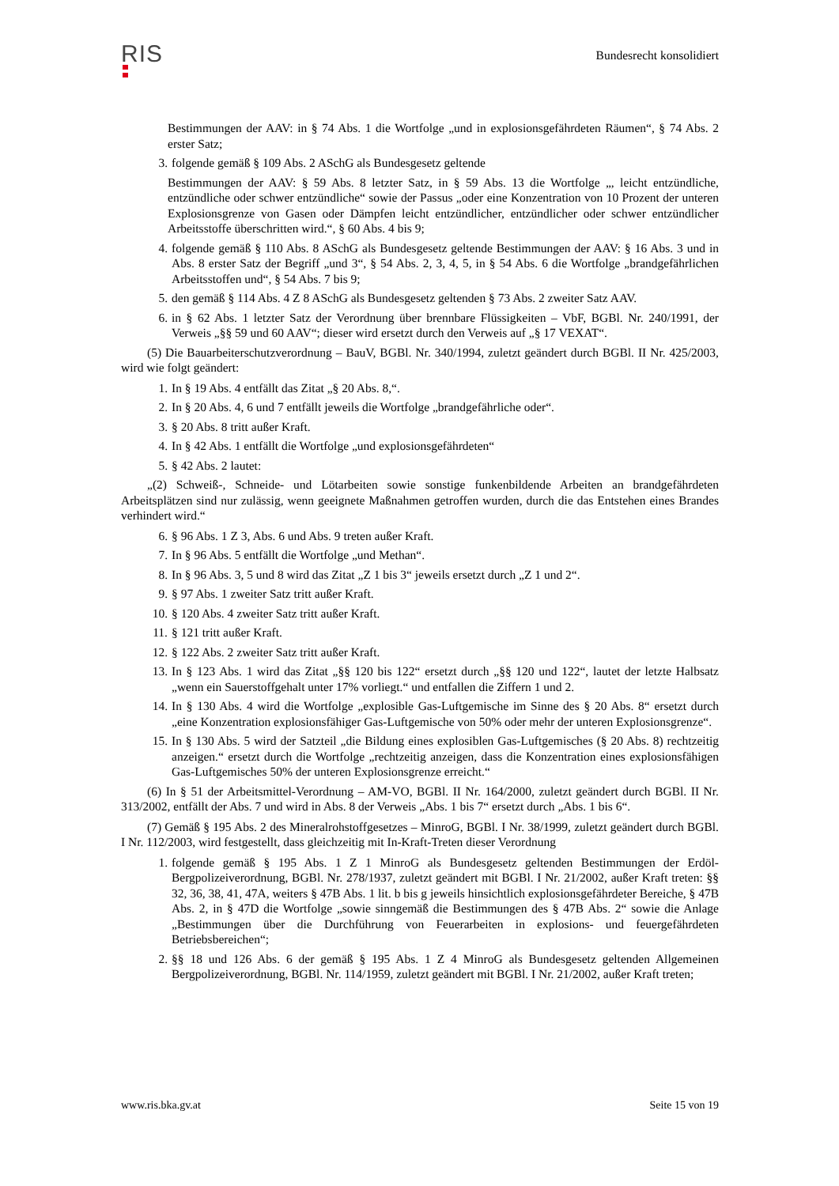RIS
Bundesrecht konsolidiert
Bestimmungen der AAV: in § 74 Abs. 1 die Wortfolge „und in explosionsgefährdeten Räumen“, § 74 Abs. 2 erster Satz;
3. folgende gemäß § 109 Abs. 2 ASchG als Bundesgesetz geltende
Bestimmungen der AAV: § 59 Abs. 8 letzter Satz, in § 59 Abs. 13 die Wortfolge „, leicht entzündliche, entzündliche oder schwer entzündliche“ sowie der Passus „oder eine Konzentration von 10 Prozent der unteren Explosionsgrenze von Gasen oder Dämpfen leicht entzündlicher, entzündlicher oder schwer entzündlicher Arbeitsstoffe überschritten wird.“, § 60 Abs. 4 bis 9;
4. folgende gemäß § 110 Abs. 8 ASchG als Bundesgesetz geltende Bestimmungen der AAV: § 16 Abs. 3 und in Abs. 8 erster Satz der Begriff „und 3“, § 54 Abs. 2, 3, 4, 5, in § 54 Abs. 6 die Wortfolge „brandgefährlichen Arbeitsstoffen und“, § 54 Abs. 7 bis 9;
5. den gemäß § 114 Abs. 4 Z 8 ASchG als Bundesgesetz geltenden § 73 Abs. 2 zweiter Satz AAV.
6. in § 62 Abs. 1 letzter Satz der Verordnung über brennbare Flüssigkeiten – VbF, BGBl. Nr. 240/1991, der Verweis „§§ 59 und 60 AAV“; dieser wird ersetzt durch den Verweis auf „§ 17 VEXAT“.
(5) Die Bauarbeiterschutzverordnung – BauV, BGBl. Nr. 340/1994, zuletzt geändert durch BGBl. II Nr. 425/2003, wird wie folgt geändert:
1. In § 19 Abs. 4 entfällt das Zitat „§ 20 Abs. 8,“.
2. In § 20 Abs. 4, 6 und 7 entfällt jeweils die Wortfolge „brandgefährliche oder“.
3. § 20 Abs. 8 tritt außer Kraft.
4. In § 42 Abs. 1 entfällt die Wortfolge „und explosionsgefährdeten“
5. § 42 Abs. 2 lautet:
„(2) Schweiß-, Schneide- und Lötarbeiten sowie sonstige funkenbildende Arbeiten an brandgefährdeten Arbeitsplätzen sind nur zulässig, wenn geeignete Maßnahmen getroffen wurden, durch die das Entstehen eines Brandes verhindert wird.“
6. § 96 Abs. 1 Z 3, Abs. 6 und Abs. 9 treten außer Kraft.
7. In § 96 Abs. 5 entfällt die Wortfolge „und Methan“.
8. In § 96 Abs. 3, 5 und 8 wird das Zitat „Z 1 bis 3“ jeweils ersetzt durch „Z 1 und 2“.
9. § 97 Abs. 1 zweiter Satz tritt außer Kraft.
10. § 120 Abs. 4 zweiter Satz tritt außer Kraft.
11. § 121 tritt außer Kraft.
12. § 122 Abs. 2 zweiter Satz tritt außer Kraft.
13. In § 123 Abs. 1 wird das Zitat „§§ 120 bis 122“ ersetzt durch „§§ 120 und 122“, lautet der letzte Halbsatz „wenn ein Sauerstoffgehalt unter 17% vorliegt.“ und entfallen die Ziffern 1 und 2.
14. In § 130 Abs. 4 wird die Wortfolge „explosible Gas-Luftgemische im Sinne des § 20 Abs. 8“ ersetzt durch „eine Konzentration explosionsfähiger Gas-Luftgemische von 50% oder mehr der unteren Explosionsgrenze“.
15. In § 130 Abs. 5 wird der Satzteil „die Bildung eines explosiblen Gas-Luftgemisches (§ 20 Abs. 8) rechtzeitig anzeigen.“ ersetzt durch die Wortfolge „rechtzeitig anzeigen, dass die Konzentration eines explosionsfähigen Gas-Luftgemisches 50% der unteren Explosionsgrenze erreicht.“
(6) In § 51 der Arbeitsmittel-Verordnung – AM-VO, BGBl. II Nr. 164/2000, zuletzt geändert durch BGBl. II Nr. 313/2002, entfällt der Abs. 7 und wird in Abs. 8 der Verweis „Abs. 1 bis 7“ ersetzt durch „Abs. 1 bis 6“.
(7) Gemäß § 195 Abs. 2 des Mineralrohstoffgesetzes – MinroG, BGBl. I Nr. 38/1999, zuletzt geändert durch BGBl. I Nr. 112/2003, wird festgestellt, dass gleichzeitig mit In-Kraft-Treten dieser Verordnung
1. folgende gemäß § 195 Abs. 1 Z 1 MinroG als Bundesgesetz geltenden Bestimmungen der Erdöl-Bergpolizeiverordnung, BGBl. Nr. 278/1937, zuletzt geändert mit BGBl. I Nr. 21/2002, außer Kraft treten: §§ 32, 36, 38, 41, 47A, weiters § 47B Abs. 1 lit. b bis g jeweils hinsichtlich explosionsgefährdeter Bereiche, § 47B Abs. 2, in § 47D die Wortfolge „sowie sinngemäß die Bestimmungen des § 47B Abs. 2“ sowie die Anlage „Bestimmungen über die Durchführung von Feuerarbeiten in explosions- und feuergefährdeten Betriebsbereichen“;
2. §§ 18 und 126 Abs. 6 der gemäß § 195 Abs. 1 Z 4 MinroG als Bundesgesetz geltenden Allgemeinen Bergpolizeiverordnung, BGBl. Nr. 114/1959, zuletzt geändert mit BGBl. I Nr. 21/2002, außer Kraft treten;
www.ris.bka.gv.at Seite 15 von 19